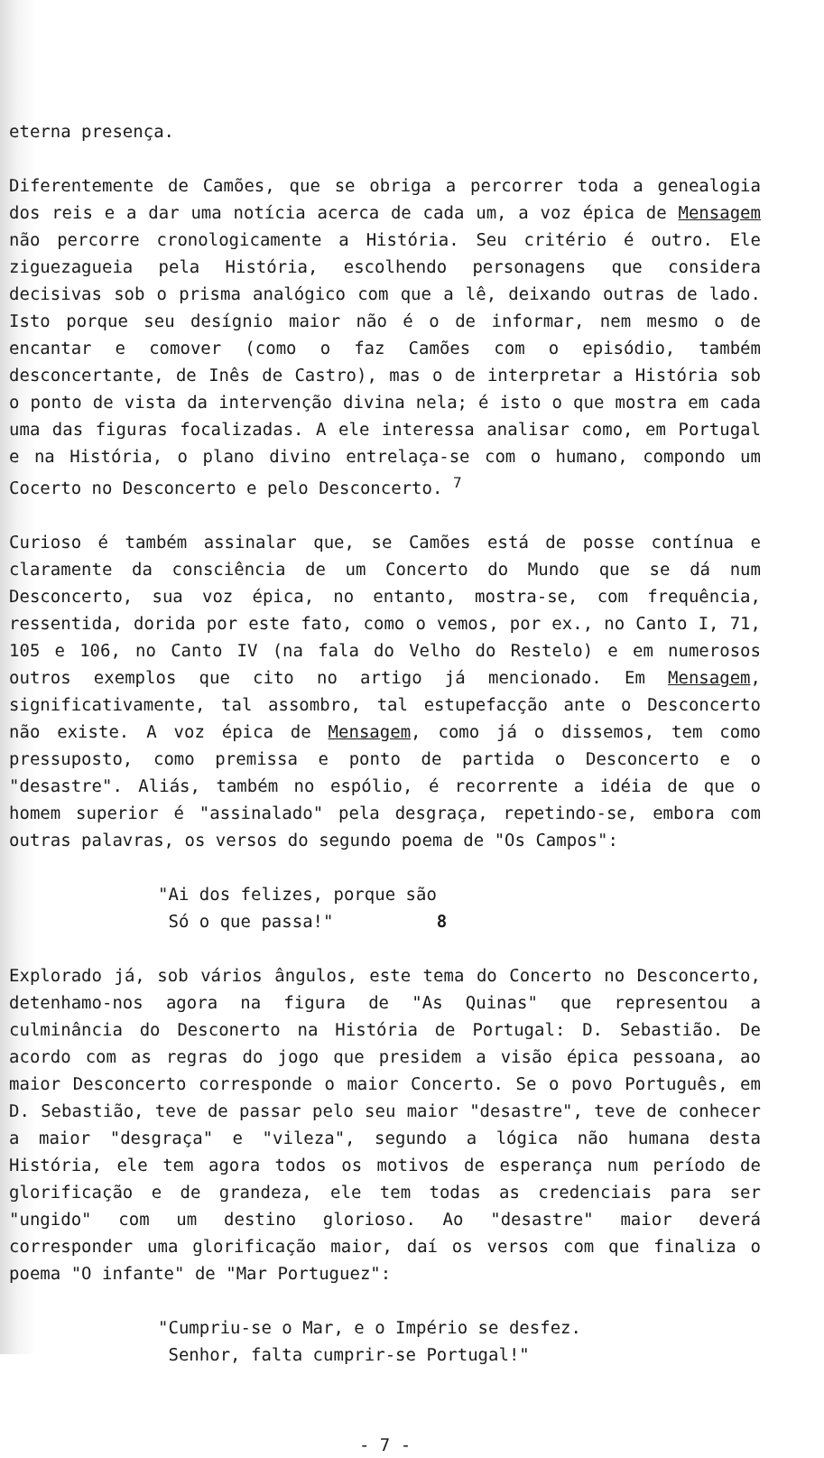eterna presença.
Diferentemente de Camões, que se obriga a percorrer toda a genealogia dos reis e a dar uma notícia acerca de cada um, a voz épica de Mensagem não percorre cronologicamente a História. Seu critério é outro. Ele ziguezagueia pela História, escolhendo personagens que considera decisivas sob o prisma analógico com que a lê, deixando outras de lado. Isto porque seu desígnio maior não é o de informar, nem mesmo o de encantar e comover (como o faz Camões com o episódio, também desconcertante, de Inês de Castro), mas o de interpretar a História sob o ponto de vista da intervenção divina nela; é isto o que mostra em cada uma das figuras focalizadas. A ele interessa analisar como, em Portugal e na História, o plano divino entrelaça-se com o humano, compondo um Cocerto no Desconcerto e pelo Desconcerto. <sup>7</sup>
Curioso é também assinalar que, se Camões está de posse contínua e claramente da consciência de um Concerto do Mundo que se dá num Desconcerto, sua voz épica, no entanto, mostra-se, com frequência, ressentida, dorida por este fato, como o vemos, por ex., no Canto I, 71, 105 e 106, no Canto IV (na fala do Velho do Restelo) e em numerosos outros exemplos que cito no artigo já mencionado. Em Mensagem, significativamente, tal assombro, tal estupefacção ante o Desconcerto não existe. A voz épica de Mensagem, como já o dissemos, tem como pressuposto, como premissa e ponto de partida o Desconcerto e o "desastre". Aliás, também no espólio, é recorrente a idéia de que o homem superior é "assinalado" pela desgraça, repetindo-se, embora com outras palavras, os versos do segundo poema de "Os Campos":
"Ai dos felizes, porque são
Só o que passa!" 8
Explorado já, sob vários ângulos, este tema do Concerto no Desconcerto, detenhamo-nos agora na figura de "As Quinas" que representou a culminância do Desconerto na História de Portugal: D. Sebastião. De acordo com as regras do jogo que presidem a visão épica pessoana, ao maior Desconcerto corresponde o maior Concerto. Se o povo Português, em D. Sebastião, teve de passar pelo seu maior "desastre", teve de conhecer a maior "desgraça" e "vileza", segundo a lógica não humana desta História, ele tem agora todos os motivos de esperança num período de glorificação e de grandeza, ele tem todas as credenciais para ser "ungido" com um destino glorioso. Ao "desastre" maior deverá corresponder uma glorificação maior, daí os versos com que finaliza o poema "O infante" de "Mar Portuguez":
"Cumpriu-se o Mar, e o Império se desfez.
Senhor, falta cumprir-se Portugal!"
- 7 -